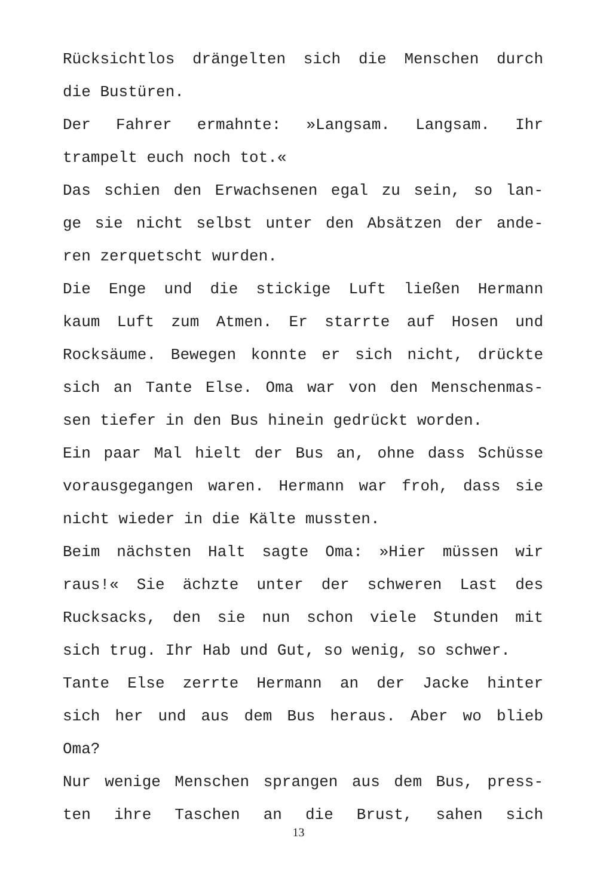Rücksichtlos drängelten sich die Menschen durch
die Bustüren.
Der Fahrer ermahnte: »Langsam. Langsam. Ihr
trampelt euch noch tot.«
Das schien den Erwachsenen egal zu sein, so lan-
ge sie nicht selbst unter den Absätzen der ande-
ren zerquetscht wurden.
Die Enge und die stickige Luft ließen Hermann
kaum Luft zum Atmen. Er starrte auf Hosen und
Rocksäume. Bewegen konnte er sich nicht, drückte
sich an Tante Else. Oma war von den Menschenmas-
sen tiefer in den Bus hinein gedrückt worden.
Ein paar Mal hielt der Bus an, ohne dass Schüsse
vorausgegangen waren. Hermann war froh, dass sie
nicht wieder in die Kälte mussten.
Beim nächsten Halt sagte Oma: »Hier müssen wir
raus!« Sie ächzte unter der schweren Last des
Rucksacks, den sie nun schon viele Stunden mit
sich trug. Ihr Hab und Gut, so wenig, so schwer.
Tante Else zerrte Hermann an der Jacke hinter
sich her und aus dem Bus heraus. Aber wo blieb
Oma?
Nur wenige Menschen sprangen aus dem Bus, press-
ten ihre Taschen an die Brust, sahen sich
13